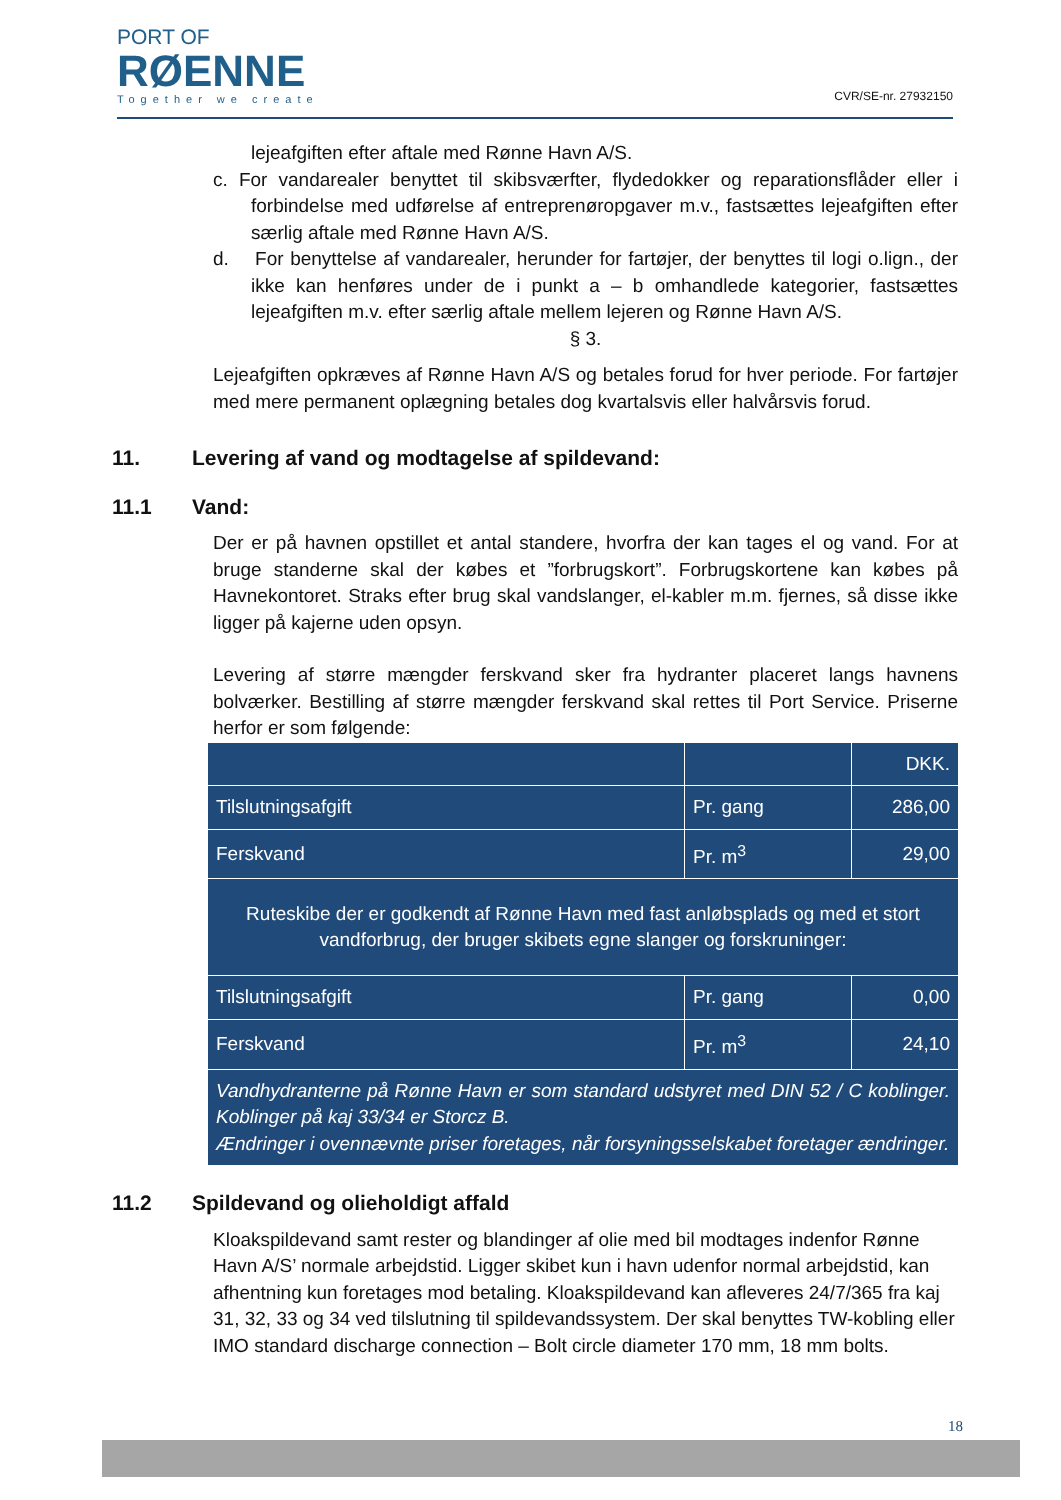PORT OF
RØENNE
Together we create
CVR/SE-nr. 27932150
lejeafgiften efter aftale med Rønne Havn A/S.
c. For vandarealer benyttet til skibsværfter, flydedokker og reparationsflåder eller i forbindelse med udførelse af entreprenøropgaver m.v., fastsættes lejeafgiften efter særlig aftale med Rønne Havn A/S.
d. For benyttelse af vandarealer, herunder for fartøjer, der benyttes til logi o.lign., der ikke kan henføres under de i punkt a – b omhandlede kategorier, fastsættes lejeafgiften m.v. efter særlig aftale mellem lejeren og Rønne Havn A/S.
§ 3.
Lejeafgiften opkræves af Rønne Havn A/S og betales forud for hver periode. For fartøjer med mere permanent oplægning betales dog kvartalsvis eller halvårsvis forud.
11. Levering af vand og modtagelse af spildevand:
11.1 Vand:
Der er på havnen opstillet et antal standere, hvorfra der kan tages el og vand. For at bruge standerne skal der købes et ”forbrugskort”. Forbrugskortene kan købes på Havnekontoret. Straks efter brug skal vandslanger, el-kabler m.m. fjernes, så disse ikke ligger på kajerne uden opsyn.
Levering af større mængder ferskvand sker fra hydranter placeret langs havnens bolværker. Bestilling af større mængder ferskvand skal rettes til Port Service. Priserne herfor er som følgende:
| | | DKK. |
| Tilslutningsafgift | Pr. gang | 286,00 |
| Ferskvand | Pr. m<sup>3</sup> | 29,00 |
| Ruteskibe der er godkendt af Rønne Havn med fast anløbsplads og med et stort vandforbrug, der bruger skibets egne slanger og forskruninger: | | |
| Tilslutningsafgift | Pr. gang | 0,00 |
| Ferskvand | Pr. m<sup>3</sup> | 24,10 |
| Vandhydranterne på Rønne Havn er som standard udstyret med DIN 52 / C koblinger. Koblinger på kaj 33/34 er Storcz B. Ændringer i ovennævnte priser foretages, når forsyningsselskabet foretager ændringer. | | |
11.2 Spildevand og olieholdigt affald
Kloakspildevand samt rester og blandinger af olie med bil modtages indenfor Rønne Havn A/S’ normale arbejdstid. Ligger skibet kun i havn udenfor normal arbejdstid, kan afhentning kun foretages mod betaling. Kloakspildevand kan afleveres 24/7/365 fra kaj 31, 32, 33 og 34 ved tilslutning til spildevandssystem. Der skal benyttes TW-kobling eller IMO standard discharge connection – Bolt circle diameter 170 mm, 18 mm bolts.
18